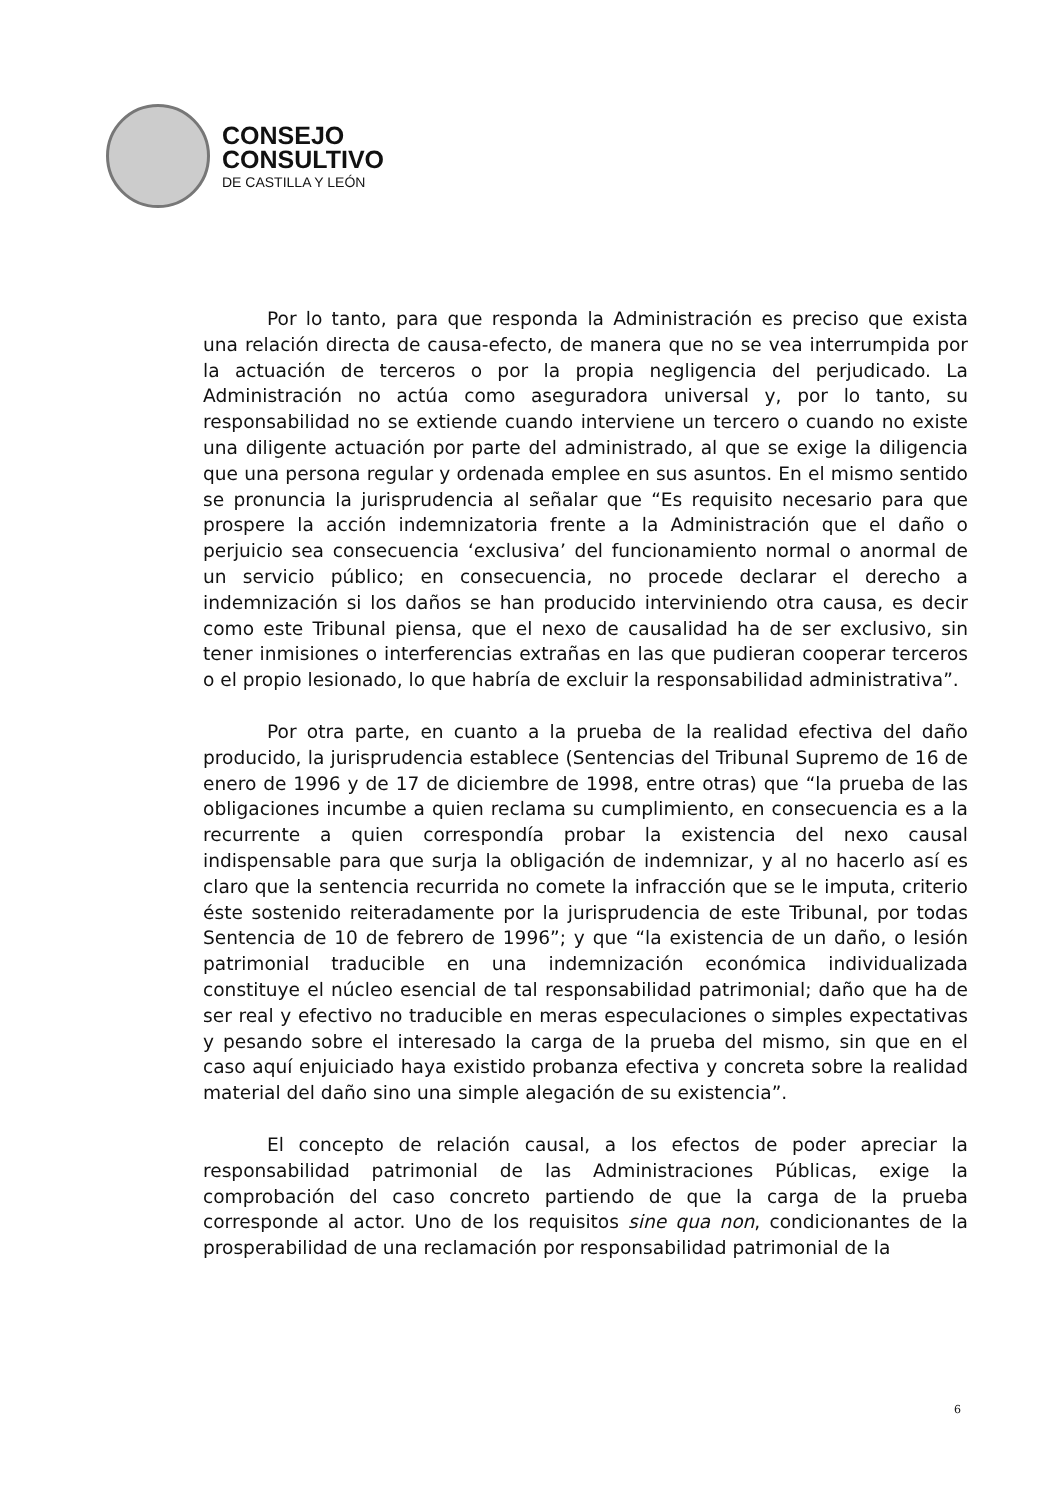CONSEJO
CONSULTIVO
DE CASTILLA Y LEÓN
Por lo tanto, para que responda la Administración es preciso que exista una relación directa de causa-efecto, de manera que no se vea interrumpida por la actuación de terceros o por la propia negligencia del perjudicado. La Administración no actúa como aseguradora universal y, por lo tanto, su responsabilidad no se extiende cuando interviene un tercero o cuando no existe una diligente actuación por parte del administrado, al que se exige la diligencia que una persona regular y ordenada emplee en sus asuntos. En el mismo sentido se pronuncia la jurisprudencia al señalar que “Es requisito necesario para que prospere la acción indemnizatoria frente a la Administración que el daño o perjuicio sea consecuencia ‘exclusiva’ del funcionamiento normal o anormal de un servicio público; en consecuencia, no procede declarar el derecho a indemnización si los daños se han producido interviniendo otra causa, es decir como este Tribunal piensa, que el nexo de causalidad ha de ser exclusivo, sin tener inmisiones o interferencias extrañas en las que pudieran cooperar terceros o el propio lesionado, lo que habría de excluir la responsabilidad administrativa”.
Por otra parte, en cuanto a la prueba de la realidad efectiva del daño producido, la jurisprudencia establece (Sentencias del Tribunal Supremo de 16 de enero de 1996 y de 17 de diciembre de 1998, entre otras) que “la prueba de las obligaciones incumbe a quien reclama su cumplimiento, en consecuencia es a la recurrente a quien correspondía probar la existencia del nexo causal indispensable para que surja la obligación de indemnizar, y al no hacerlo así es claro que la sentencia recurrida no comete la infracción que se le imputa, criterio éste sostenido reiteradamente por la jurisprudencia de este Tribunal, por todas Sentencia de 10 de febrero de 1996”; y que “la existencia de un daño, o lesión patrimonial traducible en una indemnización económica individualizada constituye el núcleo esencial de tal responsabilidad patrimonial; daño que ha de ser real y efectivo no traducible en meras especulaciones o simples expectativas y pesando sobre el interesado la carga de la prueba del mismo, sin que en el caso aquí enjuiciado haya existido probanza efectiva y concreta sobre la realidad material del daño sino una simple alegación de su existencia”.
El concepto de relación causal, a los efectos de poder apreciar la responsabilidad patrimonial de las Administraciones Públicas, exige la comprobación del caso concreto partiendo de que la carga de la prueba corresponde al actor. Uno de los requisitos sine qua non, condicionantes de la prosperabilidad de una reclamación por responsabilidad patrimonial de la
6